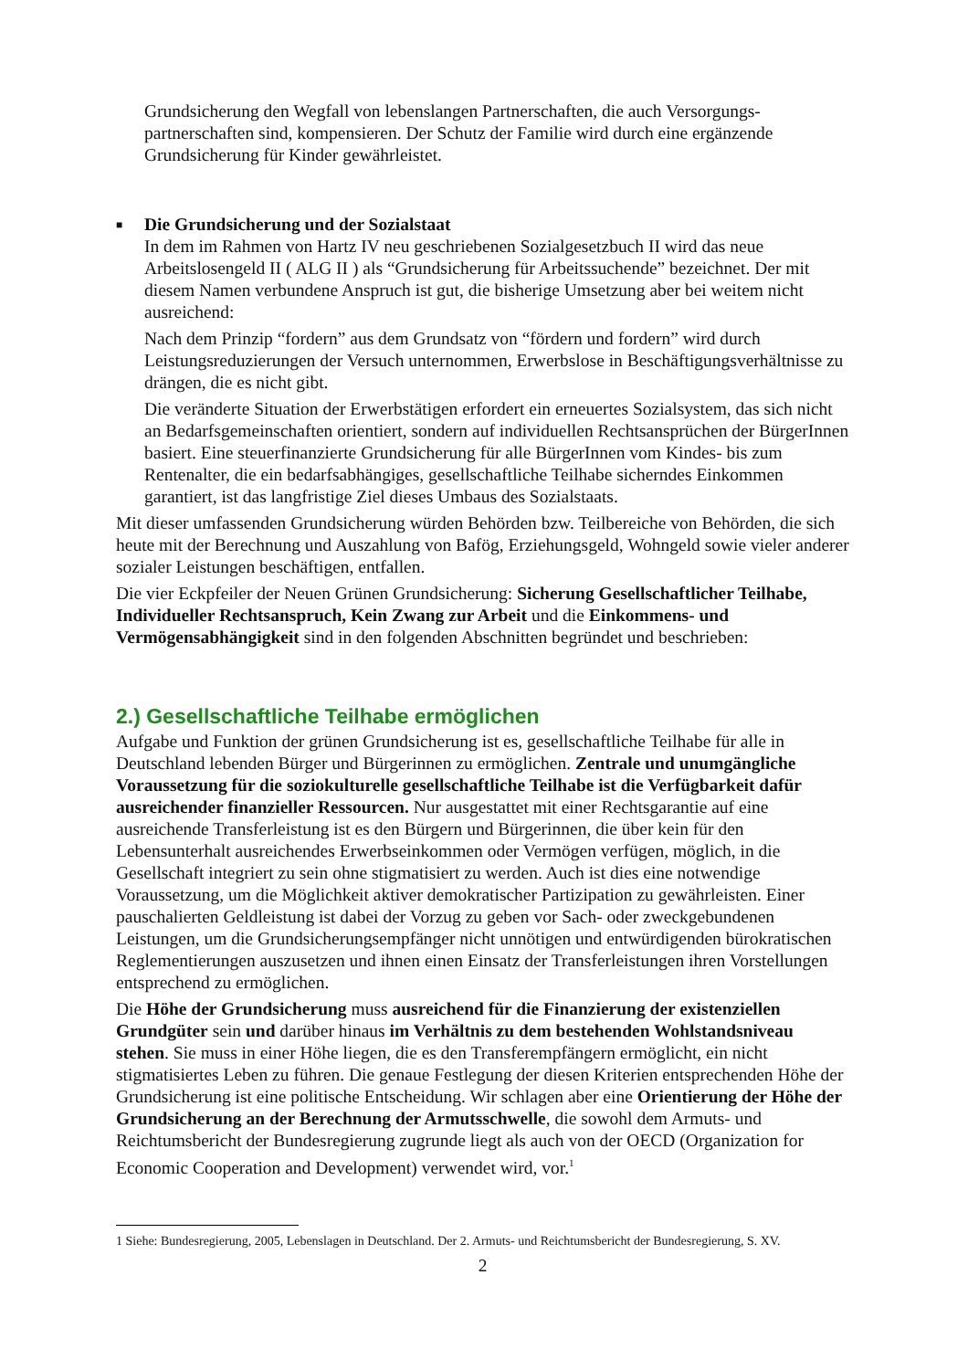Grundsicherung den Wegfall von lebenslangen Partnerschaften, die auch Versorgungs-partnerschaften sind, kompensieren. Der Schutz der Familie wird durch eine ergänzende Grundsicherung für Kinder gewährleistet.
■ Die Grundsicherung und der Sozialstaat
In dem im Rahmen von Hartz IV neu geschriebenen Sozialgesetzbuch II wird das neue Arbeitslosengeld II ( ALG II ) als “Grundsicherung für Arbeitssuchende” bezeichnet. Der mit diesem Namen verbundene Anspruch ist gut, die bisherige Umsetzung aber bei weitem nicht ausreichend:
Nach dem Prinzip “fordern” aus dem Grundsatz von “fördern und fordern” wird durch Leistungsreduzierungen der Versuch unternommen, Erwerbslose in Beschäftigungsverhältnisse zu drängen, die es nicht gibt.
Die veränderte Situation der Erwerbstätigen erfordert ein erneuertes Sozialsystem, das sich nicht an Bedarfsgemeinschaften orientiert, sondern auf individuellen Rechtsansprüchen der BürgerInnen basiert. Eine steuerfinanzierte Grundsicherung für alle BürgerInnen vom Kindes- bis zum Rentenalter, die ein bedarfsabhängiges, gesellschaftliche Teilhabe sicherndes Einkommen garantiert, ist das langfristige Ziel dieses Umbaus des Sozialstaats.
Mit dieser umfassenden Grundsicherung würden Behörden bzw. Teilbereiche von Behörden, die sich heute mit der Berechnung und Auszahlung von Bafög, Erziehungsgeld, Wohngeld sowie vieler anderer sozialer Leistungen beschäftigen, entfallen.
Die vier Eckpfeiler der Neuen Grünen Grundsicherung: Sicherung Gesellschaftlicher Teilhabe, Individueller Rechtsanspruch, Kein Zwang zur Arbeit und die Einkommens- und Vermögensabhängigkeit sind in den folgenden Abschnitten begründet und beschrieben:
2.) Gesellschaftliche Teilhabe ermöglichen
Aufgabe und Funktion der grünen Grundsicherung ist es, gesellschaftliche Teilhabe für alle in Deutschland lebenden Bürger und Bürgerinnen zu ermöglichen. Zentrale und unumgängliche Voraussetzung für die soziokulturelle gesellschaftliche Teilhabe ist die Verfügbarkeit dafür ausreichender finanzieller Ressourcen. Nur ausgestattet mit einer Rechtsgarantie auf eine ausreichende Transferleistung ist es den Bürgern und Bürgerinnen, die über kein für den Lebensunterhalt ausreichendes Erwerbseinkommen oder Vermögen verfügen, möglich, in die Gesellschaft integriert zu sein ohne stigmatisiert zu werden. Auch ist dies eine notwendige Voraussetzung, um die Möglichkeit aktiver demokratischer Partizipation zu gewährleisten. Einer pauschalierten Geldleistung ist dabei der Vorzug zu geben vor Sach- oder zweckgebundenen Leistungen, um die Grundsicherungsempfänger nicht unnötigen und entwürdigenden bürokratischen Reglementierungen auszusetzen und ihnen einen Einsatz der Transferleistungen ihren Vorstellungen entsprechend zu ermöglichen.
Die Höhe der Grundsicherung muss ausreichend für die Finanzierung der existenziellen Grundgüter sein und darüber hinaus im Verhältnis zu dem bestehenden Wohlstandsniveau stehen. Sie muss in einer Höhe liegen, die es den Transferempfängern ermöglicht, ein nicht stigmatisiertes Leben zu führen. Die genaue Festlegung der diesen Kriterien entsprechenden Höhe der Grundsicherung ist eine politische Entscheidung. Wir schlagen aber eine Orientierung der Höhe der Grundsicherung an der Berechnung der Armutsschwelle, die sowohl dem Armuts- und Reichtumsbericht der Bundesregierung zugrunde liegt als auch von der OECD (Organization for Economic Cooperation and Development) verwendet wird, vor.<sup>1</sup>
1 Siehe: Bundesregierung, 2005, Lebenslagen in Deutschland. Der 2. Armuts- und Reichtumsbericht der Bundesregierung, S. XV.
2